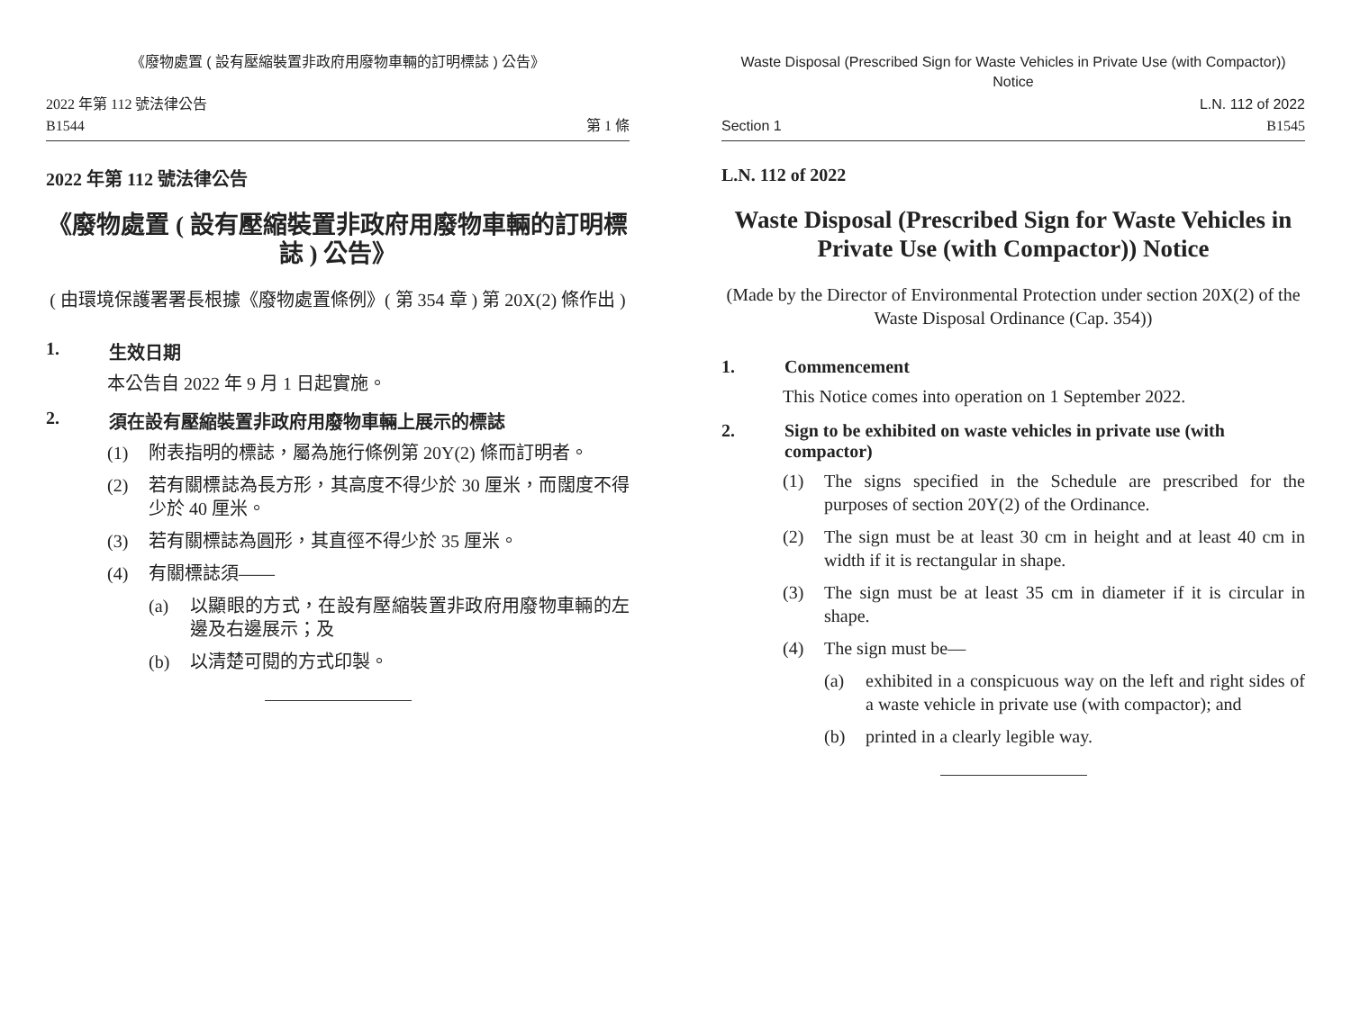《廢物處置 ( 設有壓縮裝置非政府用廢物車輛的訂明標誌 ) 公告》
2022 年第 112 號法律公告
B1544
第 1 條
2022 年第 112 號法律公告
《廢物處置 ( 設有壓縮裝置非政府用廢物車輛的訂明標誌 ) 公告》
( 由環境保護署署長根據《廢物處置條例》( 第 354 章 ) 第 20X(2) 條作出 )
1. 生效日期
本公告自 2022 年 9 月 1 日起實施。
2. 須在設有壓縮裝置非政府用廢物車輛上展示的標誌
(1) 附表指明的標誌，屬為施行條例第 20Y(2) 條而訂明者。
(2) 若有關標誌為長方形，其高度不得少於 30 厘米，而闊度不得少於 40 厘米。
(3) 若有關標誌為圓形，其直徑不得少於 35 厘米。
(4) 有關標誌須——
(a) 以顯眼的方式，在設有壓縮裝置非政府用廢物車輛的左邊及右邊展示；及
(b) 以清楚可閱的方式印製。
Waste Disposal (Prescribed Sign for Waste Vehicles in Private Use (with Compactor)) Notice
Section 1
L.N. 112 of 2022
B1545
L.N. 112 of 2022
Waste Disposal (Prescribed Sign for Waste Vehicles in Private Use (with Compactor)) Notice
(Made by the Director of Environmental Protection under section 20X(2) of the Waste Disposal Ordinance (Cap. 354))
1. Commencement
This Notice comes into operation on 1 September 2022.
2. Sign to be exhibited on waste vehicles in private use (with compactor)
(1) The signs specified in the Schedule are prescribed for the purposes of section 20Y(2) of the Ordinance.
(2) The sign must be at least 30 cm in height and at least 40 cm in width if it is rectangular in shape.
(3) The sign must be at least 35 cm in diameter if it is circular in shape.
(4) The sign must be—
(a) exhibited in a conspicuous way on the left and right sides of a waste vehicle in private use (with compactor); and
(b) printed in a clearly legible way.